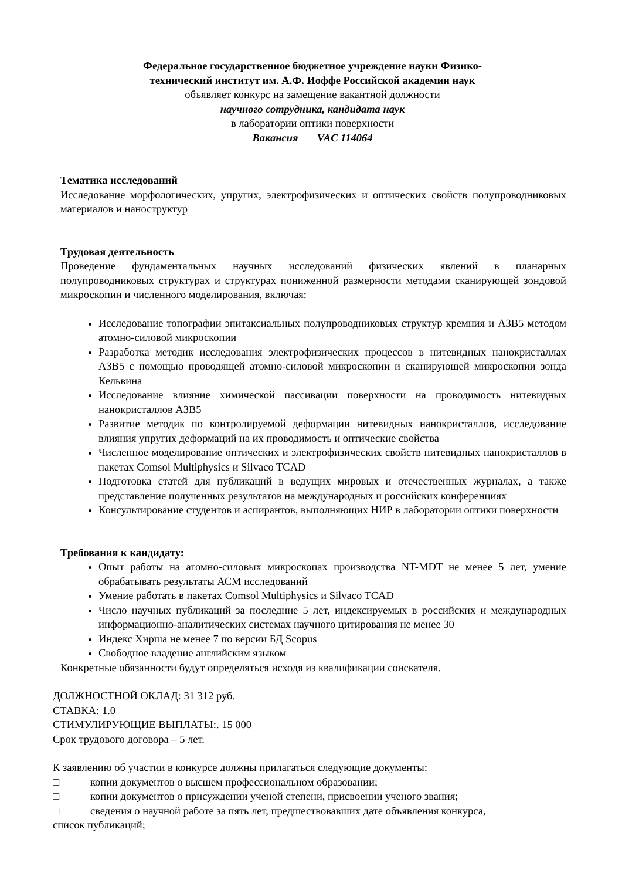Федеральное государственное бюджетное учреждение науки Физико-
технический институт им. А.Ф. Иоффе Российской академии наук
объявляет конкурс на замещение вакантной должности
научного сотрудника, кандидата наук
в лаборатории оптики поверхности
Вакансия VAC 114064
Тематика исследований
Исследование морфологических, упругих, электрофизических и оптических свойств полупроводниковых материалов и наноструктур
Трудовая деятельность
Проведение фундаментальных научных исследований физических явлений в планарных полупроводниковых структурах и структурах пониженной размерности методами сканирующей зондовой микроскопии и численного моделирования, включая:
Исследование топографии эпитаксиальных полупроводниковых структур кремния и A3B5 методом атомно-силовой микроскопии
Разработка методик исследования электрофизических процессов в нитевидных нанокристаллах A3B5 с помощью проводящей атомно-силовой микроскопии и сканирующей микроскопии зонда Кельвина
Исследование влияние химической пассивации поверхности на проводимость нитевидных нанокристаллов A3B5
Развитие методик по контролируемой деформации нитевидных нанокристаллов, исследование влияния упругих деформаций на их проводимость и оптические свойства
Численное моделирование оптических и электрофизических свойств нитевидных нанокристаллов в пакетах Comsol Multiphysics и Silvaco TCAD
Подготовка статей для публикаций в ведущих мировых и отечественных журналах, а также представление полученных результатов на международных и российских конференциях
Консультирование студентов и аспирантов, выполняющих НИР в лаборатории оптики поверхности
Требования к кандидату:
Опыт работы на атомно-силовых микроскопах производства NT-MDT не менее 5 лет, умение обрабатывать результаты АСМ исследований
Умение работать в пакетах Comsol Multiphysics и Silvaco TCAD
Число научных публикаций за последние 5 лет, индексируемых в российских и международных информационно-аналитических системах научного цитирования не менее 30
Индекс Хирша не менее 7 по версии БД Scopus
Свободное владение английским языком
Конкретные обязанности будут определяться исходя из квалификации соискателя.
ДОЛЖНОСТНОЙ ОКЛАД: 31 312 руб.
СТАВКА: 1.0
СТИМУЛИРУЮЩИЕ ВЫПЛАТЫ:. 15 000
Срок трудового договора – 5 лет.
К заявлению об участии в конкурсе должны прилагаться следующие документы:
□ копии документов о высшем профессиональном образовании;
□ копии документов о присуждении ученой степени, присвоении ученого звания;
□ сведения о научной работе за пять лет, предшествовавших дате объявления конкурса,
список публикаций;